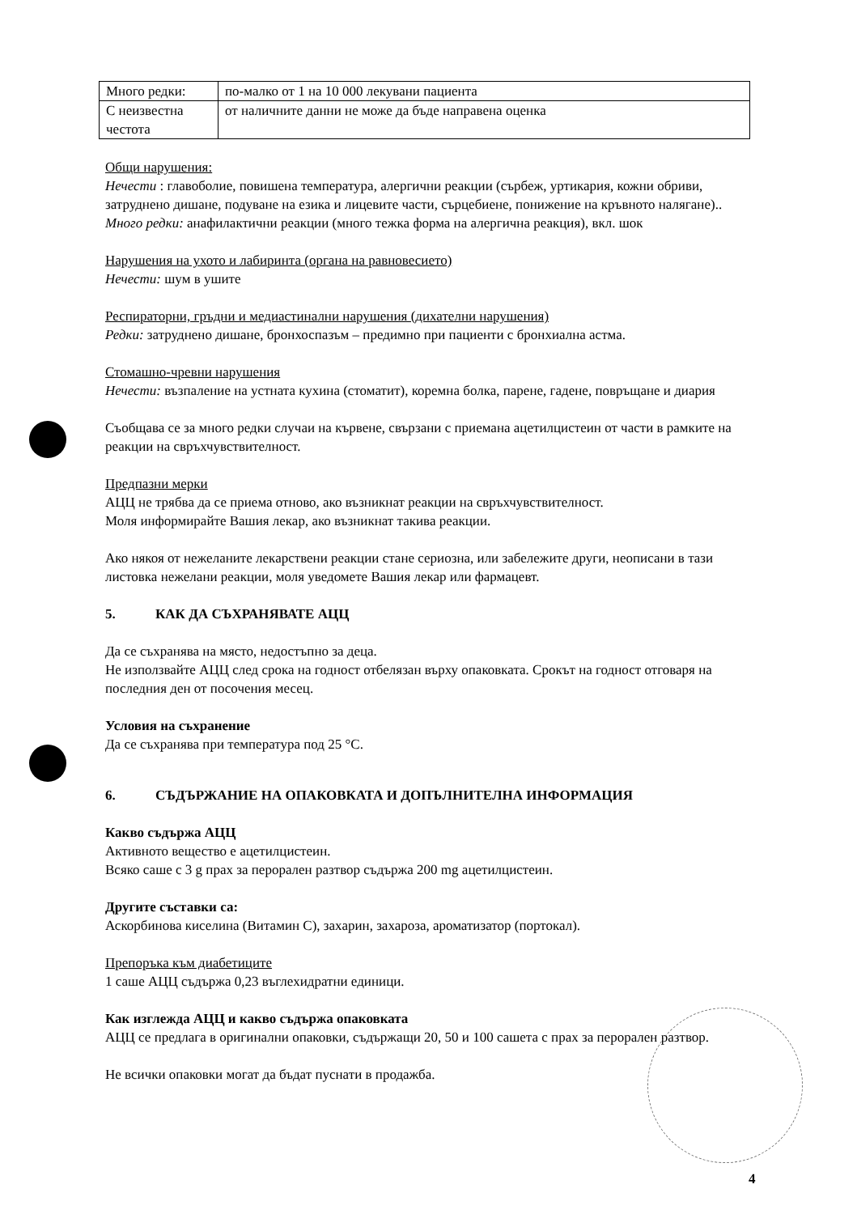| Много редки: | по-малко от 1 на 10 000 лекувани пациента |
| С неизвестна честота | от наличните данни не може да бъде направена оценка |
Общи нарушения:
Нечести : главоболие, повишена температура, алергични реакции (сърбеж, уртикария, кожни обриви, затруднено дишане, подуване на езика и лицевите части, сърцебиене, понижение на кръвното налягане)..
Много редки: анафилактични реакции (много тежка форма на алергична реакция), вкл. шок
Нарушения на ухото и лабиринта (органа на равновесието)
Нечести: шум в ушите
Респираторни, гръдни и медиастинални нарушения (дихателни нарушения)
Редки: затруднено дишане, бронхоспазъм – предимно при пациенти с бронхиална астма.
Стомашно-чревни нарушения
Нечести: възпаление на устната кухина (стоматит), коремна болка, парене, гадене, повръщане и диария
Съобщава се за много редки случаи на кървене, свързани с приемана ацетилцистеин от части в рамките на реакции на свръхчувствителност.
Предпазни мерки
АЦЦ не трябва да се приема отново, ако възникнат реакции на свръхчувствителност.
Моля информирайте Вашия лекар, ако възникнат такива реакции.
Ако някоя от нежеланите лекарствени реакции стане сериозна, или забележите други, неописани в тази листовка нежелани реакции, моля уведомете Вашия лекар или фармацевт.
5. КАК ДА СЪХРАНЯВАТЕ АЦЦ
Да се съхранява на място, недостъпно за деца.
Не използвайте АЦЦ след срока на годност отбелязан върху опаковката. Срокът на годност отговаря на последния ден от посочения месец.
Условия на съхранение
Да се съхранява при температура под 25 °C.
6. СЪДЪРЖАНИЕ НА ОПАКОВКАТА И ДОПЪЛНИТЕЛНА ИНФОРМАЦИЯ
Какво съдържа АЦЦ
Активното вещество е ацетилцистеин.
Всяко саше с 3 g прах за перорален разтвор съдържа 200 mg ацетилцистеин.
Другите съставки са:
Аскорбинова киселина (Витамин С), захарин, захароза, ароматизатор (портокал).
Препоръка към диабетиците
1 саше АЦЦ съдържа 0,23 въглехидратни единици.
Как изглежда АЦЦ и какво съдържа опаковката
АЦЦ се предлага в оригинални опаковки, съдържащи 20, 50 и 100 сашета с прах за перорален разтвор.
Не всички опаковки могат да бъдат пуснати в продажба.
4